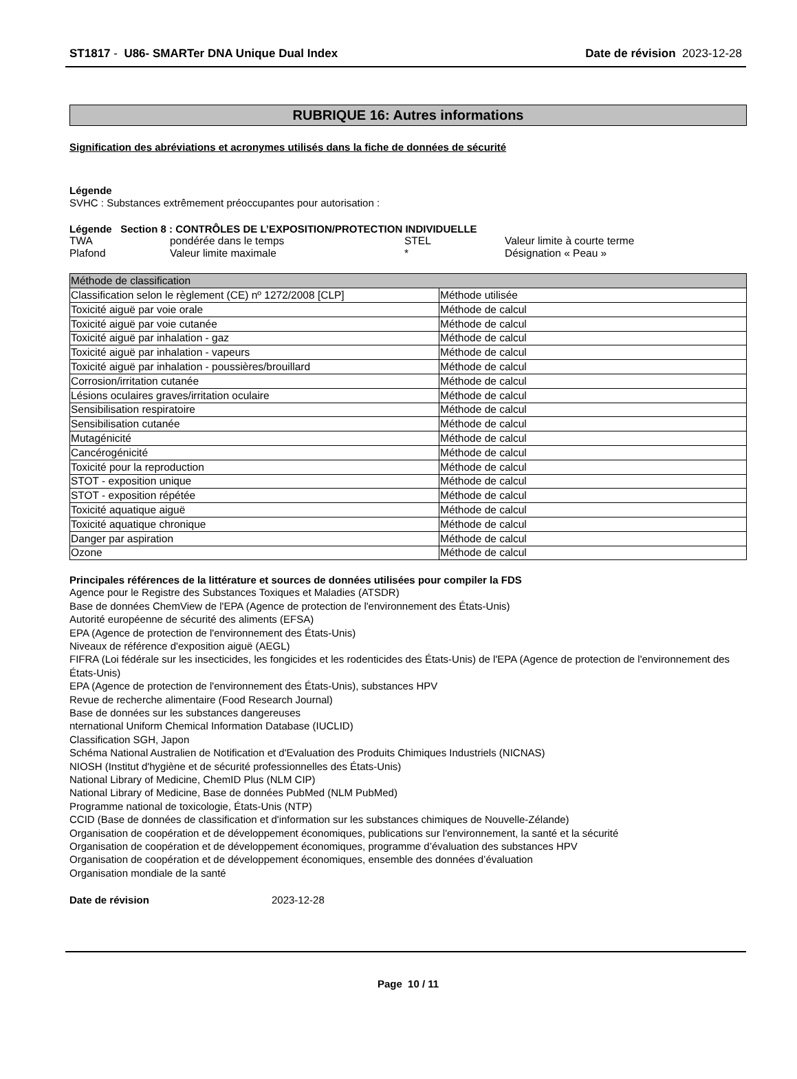ST1817 - U86- SMARTer DNA Unique Dual Index Date de révision 2023-12-28
RUBRIQUE 16: Autres informations
Signification des abréviations et acronymes utilisés dans la fiche de données de sécurité
Légende
SVHC : Substances extrêmement préoccupantes pour autorisation :
Légende Section 8 : CONTRÔLES DE L’EXPOSITION/PROTECTION INDIVIDUELLE
| TWA | pondérée dans le temps | STEL | Valeur limite à courte terme |
| Plafond | Valeur limite maximale | * | Désignation « Peau » |
| Méthode de classification | |
| Classification selon le règlement (CE) nº 1272/2008 [CLP] | Méthode utilisée |
| Toxicité aiguë par voie orale | Méthode de calcul |
| Toxicité aiguë par voie cutanée | Méthode de calcul |
| Toxicité aiguë par inhalation - gaz | Méthode de calcul |
| Toxicité aiguë par inhalation - vapeurs | Méthode de calcul |
| Toxicité aiguë par inhalation - poussières/brouillard | Méthode de calcul |
| Corrosion/irritation cutanée | Méthode de calcul |
| Lésions oculaires graves/irritation oculaire | Méthode de calcul |
| Sensibilisation respiratoire | Méthode de calcul |
| Sensibilisation cutanée | Méthode de calcul |
| Mutagénicité | Méthode de calcul |
| Cancérogénicité | Méthode de calcul |
| Toxicité pour la reproduction | Méthode de calcul |
| STOT - exposition unique | Méthode de calcul |
| STOT - exposition répétée | Méthode de calcul |
| Toxicité aquatique aiguë | Méthode de calcul |
| Toxicité aquatique chronique | Méthode de calcul |
| Danger par aspiration | Méthode de calcul |
| Ozone | Méthode de calcul |
Principales références de la littérature et sources de données utilisées pour compiler la FDS
Agence pour le Registre des Substances Toxiques et Maladies (ATSDR)
Base de données ChemView de l'EPA (Agence de protection de l'environnement des États-Unis)
Autorité européenne de sécurité des aliments (EFSA)
EPA (Agence de protection de l'environnement des États-Unis)
Niveaux de référence d'exposition aiguë (AEGL)
FIFRA (Loi fédérale sur les insecticides, les fongicides et les rodenticides des États-Unis) de l'EPA (Agence de protection de l'environnement des États-Unis)
EPA (Agence de protection de l'environnement des États-Unis), substances HPV
Revue de recherche alimentaire (Food Research Journal)
Base de données sur les substances dangereuses
nternational Uniform Chemical Information Database (IUCLID)
Classification SGH, Japon
Schéma National Australien de Notification et d'Evaluation des Produits Chimiques Industriels (NICNAS)
NIOSH (Institut d'hygiène et de sécurité professionnelles des États-Unis)
National Library of Medicine, ChemID Plus (NLM CIP)
National Library of Medicine, Base de données PubMed (NLM PubMed)
Programme national de toxicologie, États-Unis (NTP)
CCID (Base de données de classification et d'information sur les substances chimiques de Nouvelle-Zélande)
Organisation de coopération et de développement économiques, publications sur l'environnement, la santé et la sécurité
Organisation de coopération et de développement économiques, programme d’évaluation des substances HPV
Organisation de coopération et de développement économiques, ensemble des données d’évaluation
Organisation mondiale de la santé
Date de révision 2023-12-28
Page 10 / 11